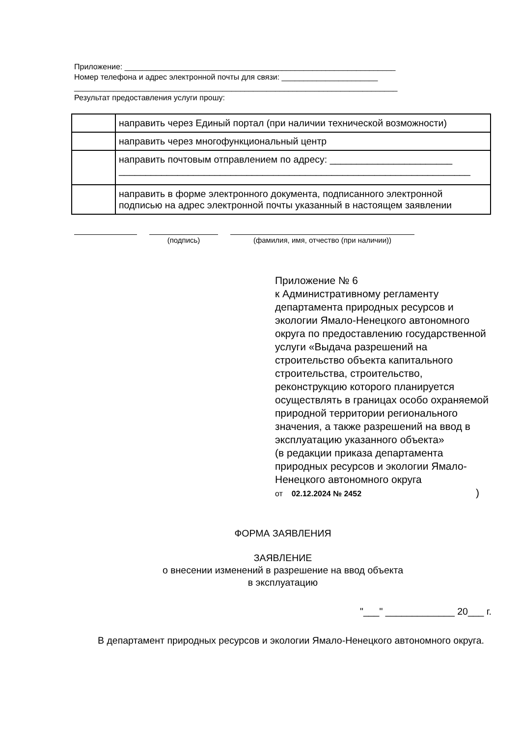Приложение: ______________________________________________________________
Номер телефона и адрес электронной почты для связи: ______________________
__________________________________________________________________________
Результат предоставления услуги прошу:
| | направить через Единый портал (при наличии технической возможности) |
| | направить через многофункциональный центр |
| | направить почтовым отправлением по адресу: _______________________ __________________________________________________________________ |
| | направить в форме электронного документа, подписанного электронной подписью на адрес электронной почты указанный в настоящем заявлении |
(подпись) (фамилия, имя, отчество (при наличии))
Приложение № 6
к Административному регламенту департамента природных ресурсов и экологии Ямало-Ненецкого автономного округа по предоставлению государственной услуги «Выдача разрешений на строительство объекта капитального строительства, строительство, реконструкцию которого планируется осуществлять в границах особо охраняемой природной территории регионального значения, а также разрешений на ввод в эксплуатацию указанного объекта»
(в редакции приказа департамента природных ресурсов и экологии Ямало-Ненецкого автономного округа
от 02.12.2024 № 2452)
ФОРМА ЗАЯВЛЕНИЯ
ЗАЯВЛЕНИЕ
о внесении изменений в разрешение на ввод объекта
в эксплуатацию
"___" _____________ 20___ г.
В департамент природных ресурсов и экологии Ямало-Ненецкого автономного округа.